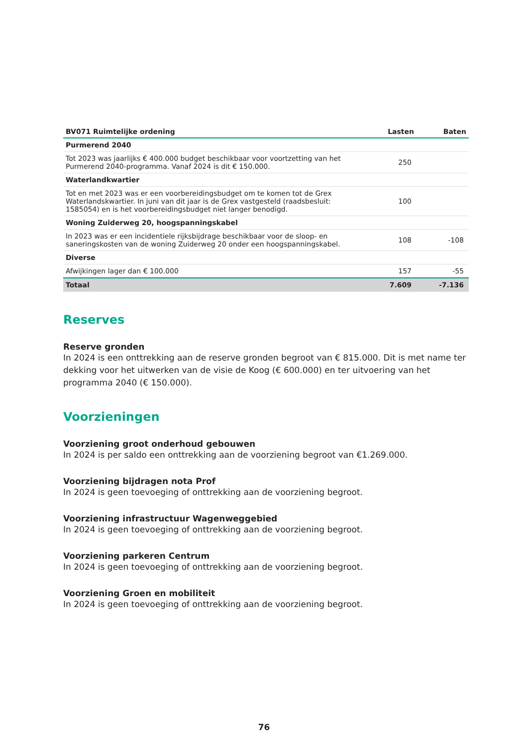| BV071 Ruimtelijke ordening | Lasten | Baten |
| --- | --- | --- |
| Purmerend 2040 | | |
| Tot 2023 was jaarlijks € 400.000 budget beschikbaar voor voortzetting van het Purmerend 2040-programma. Vanaf 2024 is dit € 150.000. | 250 | |
| Waterlandkwartier | | |
| Tot en met 2023 was er een voorbereidingsbudget om te komen tot de Grex Waterlandskwartier. In juni van dit jaar is de Grex vastgesteld (raadsbesluit: 1585054) en is het voorbereidingsbudget niet langer benodigd. | 100 | |
| Woning Zuiderweg 20, hoogspanningskabel | | |
| In 2023 was er een incidentiele rijksbijdrage beschikbaar voor de sloop- en saneringskosten van de woning Zuiderweg 20 onder een hoogspanningskabel. | 108 | -108 |
| Diverse | | |
| Afwijkingen lager dan € 100.000 | 157 | -55 |
| Totaal | 7.609 | -7.136 |
Reserves
Reserve gronden
In 2024 is een onttrekking aan de reserve gronden begroot van € 815.000. Dit is met name ter dekking voor het uitwerken van de visie de Koog (€ 600.000) en ter uitvoering van het programma 2040 (€ 150.000).
Voorzieningen
Voorziening groot onderhoud gebouwen
In 2024 is per saldo een onttrekking aan de voorziening begroot van €1.269.000.
Voorziening bijdragen nota Prof
In 2024 is geen toevoeging of onttrekking aan de voorziening begroot.
Voorziening infrastructuur Wagenweggebied
In 2024 is geen toevoeging of onttrekking aan de voorziening begroot.
Voorziening parkeren Centrum
In 2024 is geen toevoeging of onttrekking aan de voorziening begroot.
Voorziening Groen en mobiliteit
In 2024 is geen toevoeging of onttrekking aan de voorziening begroot.
76